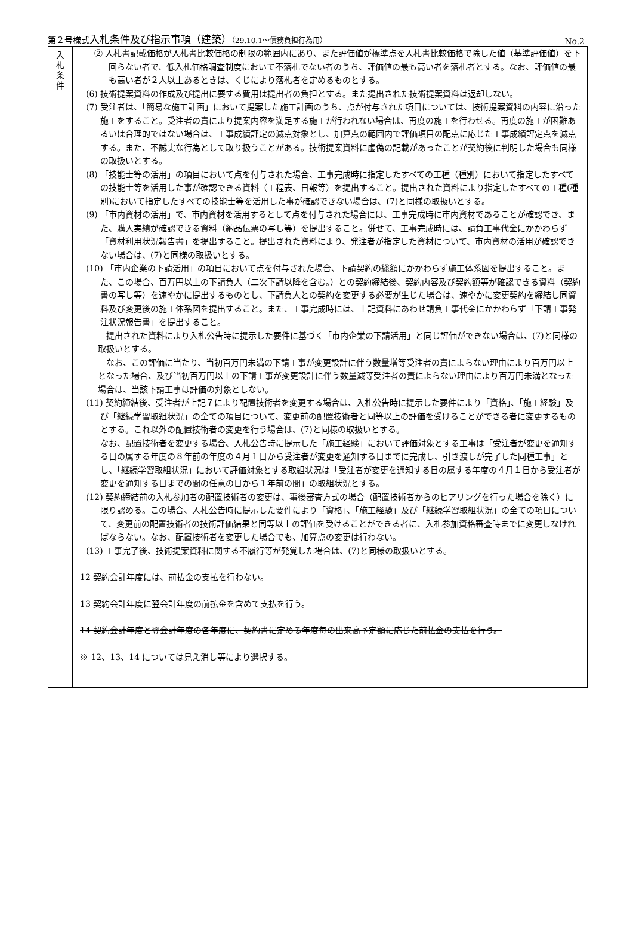第２号様式入札条件及び指示事項（建築）（29.10.1～債務負担行為用） No.2
| 入 札 条 件 | ② 入札書記載価格が入札書比較価格の制限の範囲内にあり、また評価値が標準点を入札書比較価格で除した値（基準評価値）を下回らない者で、低入札価格調査制度において不落札でない者のうち、評価値の最も高い者を落札者とする。なお、評価値の最も高い者が２人以上あるときは、くじにより落札者を定めるものとする。 (6) 技術提案資料の作成及び提出に要する費用は提出者の負担とする。また提出された技術提案資料は返却しない。 (7) 受注者は、「簡易な施工計画」において提案した施工計画のうち、点が付与された項目については、技術提案資料の内容に沿った施工をすること。受注者の責により提案内容を満足する施工が行われない場合は、再度の施工を行わせる。再度の施工が困難あるいは合理的ではない場合は、工事成績評定の減点対象とし、加算点の範囲内で評価項目の配点に応じた工事成績評定点を減点する。また、不誠実な行為として取り扱うことがある。技術提案資料に虚偽の記載があったことが契約後に判明した場合も同様の取扱いとする。 (8) 「技能士等の活用」の項目において点を付与された場合、工事完成時に指定したすべての工種（種別）において指定したすべての技能士等を活用した事が確認できる資料（工程表、日報等）を提出すること。提出された資料により指定したすべての工種(種別)において指定したすべての技能士等を活用した事が確認できない場合は、(7)と同様の取扱いとする。 (9) 「市内資材の活用」で、市内資材を活用するとして点を付与された場合には、工事完成時に市内資材であることが確認でき、また、購入実績が確認できる資料（納品伝票の写し等）を提出すること。併せて、工事完成時には、請負工事代金にかかわらず「資材利用状況報告書」を提出すること。提出された資料により、発注者が指定した資材について、市内資材の活用が確認できない場合は、(7)と同様の取扱いとする。 (10) 「市内企業の下請活用」の項目において点を付与された場合、下請契約の総額にかかわらず施工体系図を提出すること。また、この場合、百万円以上の下請負人（二次下請以降を含む。）との契約締結後、契約内容及び契約額等が確認できる資料（契約書の写し等）を速やかに提出するものとし、下請負人との契約を変更する必要が生じた場合は、速やかに変更契約を締結し同資料及び変更後の施工体系図を提出すること。また、工事完成時には、上記資料にあわせ請負工事代金にかかわらず「下請工事発注状況報告書」を提出すること。 提出された資料により入札公告時に提示した要件に基づく「市内企業の下請活用」と同じ評価ができない場合は、(7)と同様の取扱いとする。 なお、この評価に当たり、当初百万円未満の下請工事が変更設計に伴う数量増等受注者の責によらない理由により百万円以上となった場合、及び当初百万円以上の下請工事が変更設計に伴う数量減等受注者の責によらない理由により百万円未満となった場合は、当該下請工事は評価の対象としない。 (11) 契約締結後、受注者が上記７により配置技術者を変更する場合は、入札公告時に提示した要件により「資格」、「施工経験」及び「継続学習取組状況」の全ての項目について、変更前の配置技術者と同等以上の評価を受けることができる者に変更するものとする。これ以外の配置技術者の変更を行う場合は、(7)と同様の取扱いとする。 なお、配置技術者を変更する場合、入札公告時に提示した「施工経験」において評価対象とする工事は「受注者が変更を通知する日の属する年度の８年前の年度の４月１日から受注者が変更を通知する日までに完成し、引き渡しが完了した同種工事」とし、「継続学習取組状況」において評価対象とする取組状況は「受注者が変更を通知する日の属する年度の４月１日から受注者が変更を通知する日までの間の任意の日から１年前の間」の取組状況とする。 (12) 契約締結前の入札参加者の配置技術者の変更は、事後審査方式の場合（配置技術者からのヒアリングを行った場合を除く）に限り認める。この場合、入札公告時に提示した要件により「資格」、「施工経験」及び「継続学習取組状況」の全ての項目について、変更前の配置技術者の技術評価結果と同等以上の評価を受けることができる者に、入札参加資格審査時までに変更しなければならない。なお、配置技術者を変更した場合でも、加算点の変更は行わない。 (13) 工事完了後、技術提案資料に関する不履行等が発覚した場合は、(7)と同様の取扱いとする。 12 契約会計年度には、前払金の支払を行わない。 13 契約会計年度に翌会計年度の前払金を含めて支払を行う。 14 契約会計年度と翌会計年度の各年度に、契約書に定める年度毎の出来高予定額に応じた前払金の支払を行う。 ※ 12、13、14 については見え消し等により選択する。 |